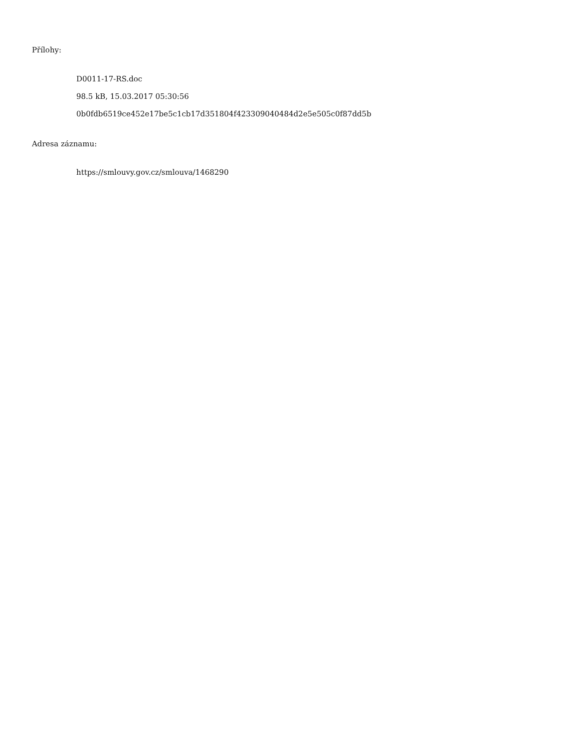Přílohy:
D0011-17-RS.doc
98.5 kB, 15.03.2017 05:30:56
0b0fdb6519ce452e17be5c1cb17d351804f423309040484d2e5e505c0f87dd5b
Adresa záznamu:
https://smlouvy.gov.cz/smlouva/1468290